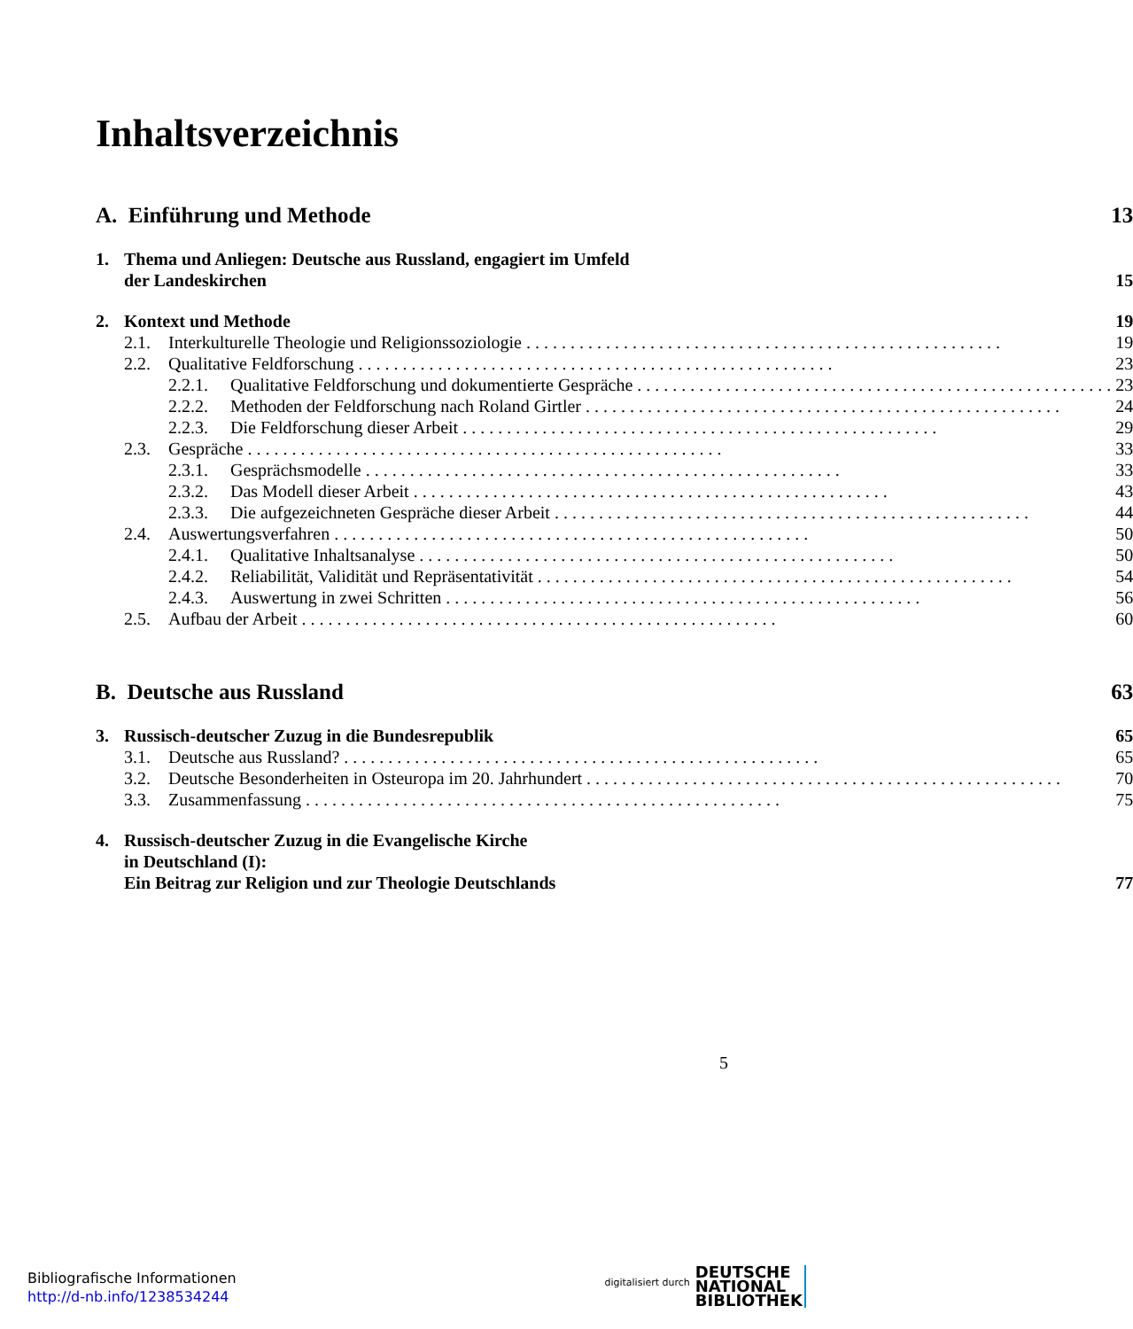Inhaltsverzeichnis
| A. Einführung und Methode | 13 |
| 1. Thema und Anliegen: Deutsche aus Russland, engagiert im Umfeld der Landeskirchen | 15 |
| 2. Kontext und Methode | 19 |
| 2.1. Interkulturelle Theologie und Religionssoziologie | 19 |
| 2.2. Qualitative Feldforschung | 23 |
| 2.2.1. Qualitative Feldforschung und dokumentierte Gespräche | 23 |
| 2.2.2. Methoden der Feldforschung nach Roland Girtler | 24 |
| 2.2.3. Die Feldforschung dieser Arbeit | 29 |
| 2.3. Gespräche | 33 |
| 2.3.1. Gesprächsmodelle | 33 |
| 2.3.2. Das Modell dieser Arbeit | 43 |
| 2.3.3. Die aufgezeichneten Gespräche dieser Arbeit | 44 |
| 2.4. Auswertungsverfahren | 50 |
| 2.4.1. Qualitative Inhaltsanalyse | 50 |
| 2.4.2. Reliabilität, Validität und Repräsentativität | 54 |
| 2.4.3. Auswertung in zwei Schritten | 56 |
| 2.5. Aufbau der Arbeit | 60 |
| B. Deutsche aus Russland | 63 |
| 3. Russisch-deutscher Zuzug in die Bundesrepublik | 65 |
| 3.1. Deutsche aus Russland? | 65 |
| 3.2. Deutsche Besonderheiten in Osteuropa im 20. Jahrhundert | 70 |
| 3.3. Zusammenfassung | 75 |
| 4. Russisch-deutscher Zuzug in die Evangelische Kirche in Deutschland (I): Ein Beitrag zur Religion und zur Theologie Deutschlands | 77 |
5
Bibliografische Informationen
http://d-nb.info/1238534244
digitalisiert durch DEUTSCHE
NATIONAL
BIBLIOTHEK